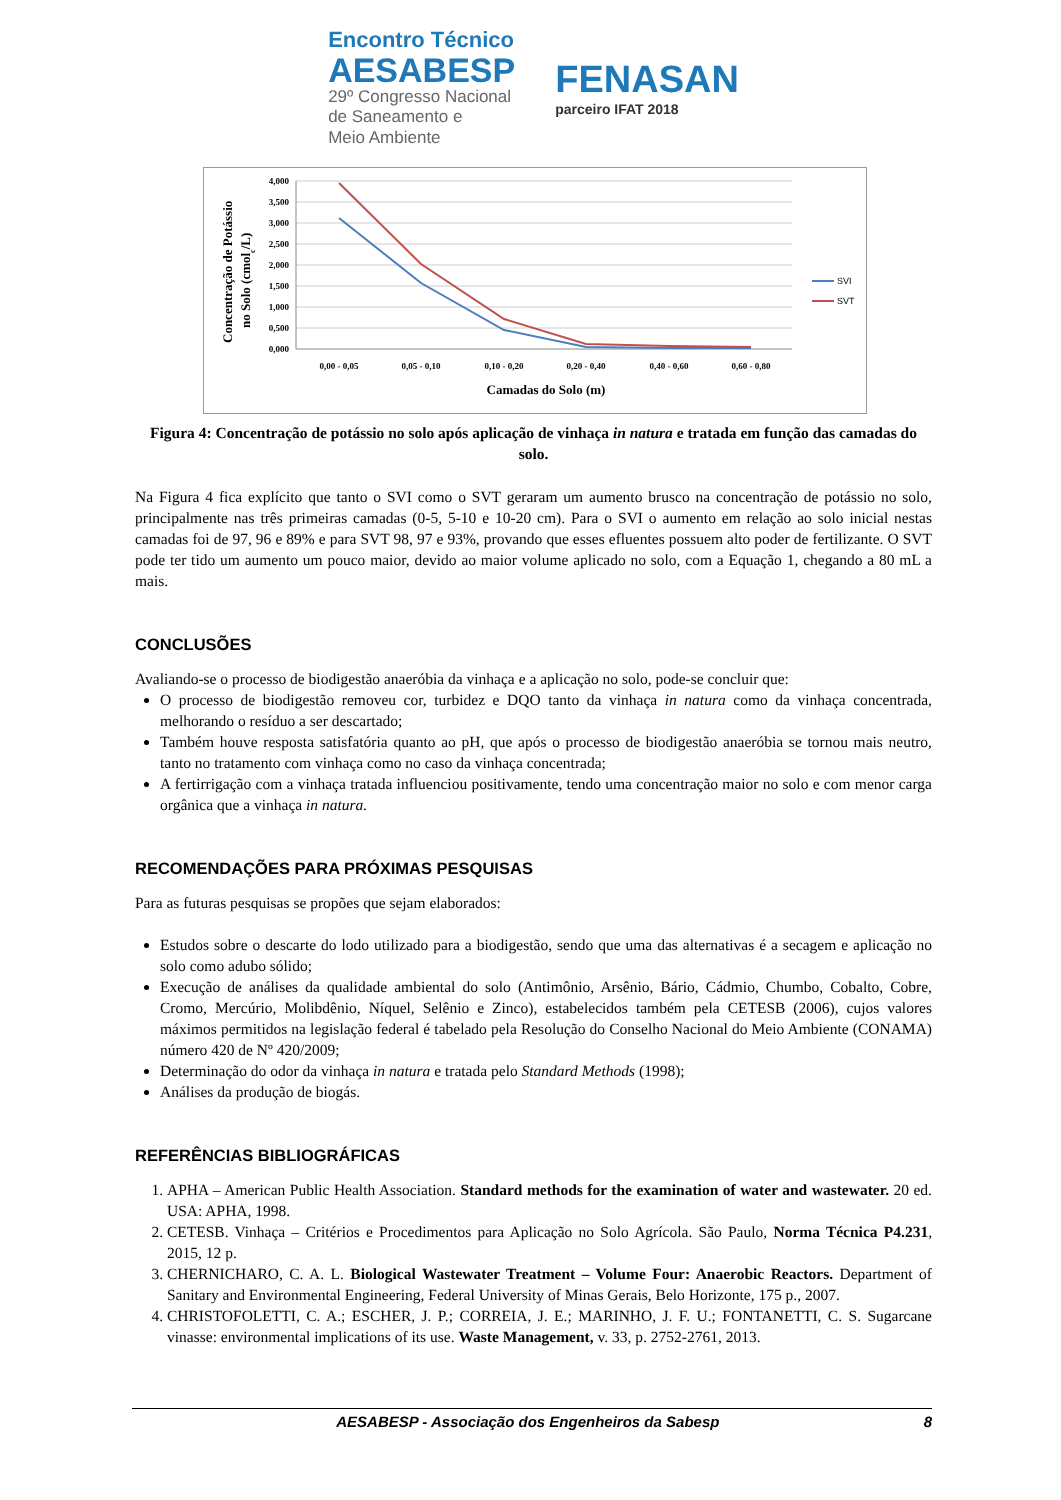Encontro Técnico
AESABESP
29º Congresso Nacional
de Saneamento e
Meio Ambiente
FENASAN
parceiro IFAT 2018
Concentração de Potássio
no Solo (cmolc/L)
4,000
3,500
3,000
2,500
2,000
1,500
1,000
0,500
0,000
0,00 - 0,05
0,05 - 0,10
0,10 - 0,20
0,20 - 0,40
0,40 - 0,60
0,60 - 0,80
Camadas do Solo (m)
SVI
SVT
Figura 4: Concentração de potássio no solo após aplicação de vinhaça in natura e tratada em função das camadas do solo.
Na Figura 4 fica explícito que tanto o SVI como o SVT geraram um aumento brusco na concentração de potássio no solo, principalmente nas três primeiras camadas (0-5, 5-10 e 10-20 cm). Para o SVI o aumento em relação ao solo inicial nestas camadas foi de 97, 96 e 89% e para SVT 98, 97 e 93%, provando que esses efluentes possuem alto poder de fertilizante. O SVT pode ter tido um aumento um pouco maior, devido ao maior volume aplicado no solo, com a Equação 1, chegando a 80 mL a mais.
CONCLUSÕES
Avaliando-se o processo de biodigestão anaeróbia da vinhaça e a aplicação no solo, pode-se concluir que:
O processo de biodigestão removeu cor, turbidez e DQO tanto da vinhaça in natura como da vinhaça concentrada, melhorando o resíduo a ser descartado;
Também houve resposta satisfatória quanto ao pH, que após o processo de biodigestão anaeróbia se tornou mais neutro, tanto no tratamento com vinhaça como no caso da vinhaça concentrada;
A fertirrigação com a vinhaça tratada influenciou positivamente, tendo uma concentração maior no solo e com menor carga orgânica que a vinhaça in natura.
RECOMENDAÇÕES PARA PRÓXIMAS PESQUISAS
Para as futuras pesquisas se propões que sejam elaborados:
Estudos sobre o descarte do lodo utilizado para a biodigestão, sendo que uma das alternativas é a secagem e aplicação no solo como adubo sólido;
Execução de análises da qualidade ambiental do solo (Antimônio, Arsênio, Bário, Cádmio, Chumbo, Cobalto, Cobre, Cromo, Mercúrio, Molibdênio, Níquel, Selênio e Zinco), estabelecidos também pela CETESB (2006), cujos valores máximos permitidos na legislação federal é tabelado pela Resolução do Conselho Nacional do Meio Ambiente (CONAMA) número 420 de Nº 420/2009;
Determinação do odor da vinhaça in natura e tratada pelo Standard Methods (1998);
Análises da produção de biogás.
REFERÊNCIAS BIBLIOGRÁFICAS
1. APHA – American Public Health Association. Standard methods for the examination of water and wastewater. 20 ed. USA: APHA, 1998.
2. CETESB. Vinhaça – Critérios e Procedimentos para Aplicação no Solo Agrícola. São Paulo, Norma Técnica P4.231, 2015, 12 p.
3. CHERNICHARO, C. A. L. Biological Wastewater Treatment – Volume Four: Anaerobic Reactors. Department of Sanitary and Environmental Engineering, Federal University of Minas Gerais, Belo Horizonte, 175 p., 2007.
4. CHRISTOFOLETTI, C. A.; ESCHER, J. P.; CORREIA, J. E.; MARINHO, J. F. U.; FONTANETTI, C. S. Sugarcane vinasse: environmental implications of its use. Waste Management, v. 33, p. 2752-2761, 2013.
AESABESP - Associação dos Engenheiros da Sabesp 8